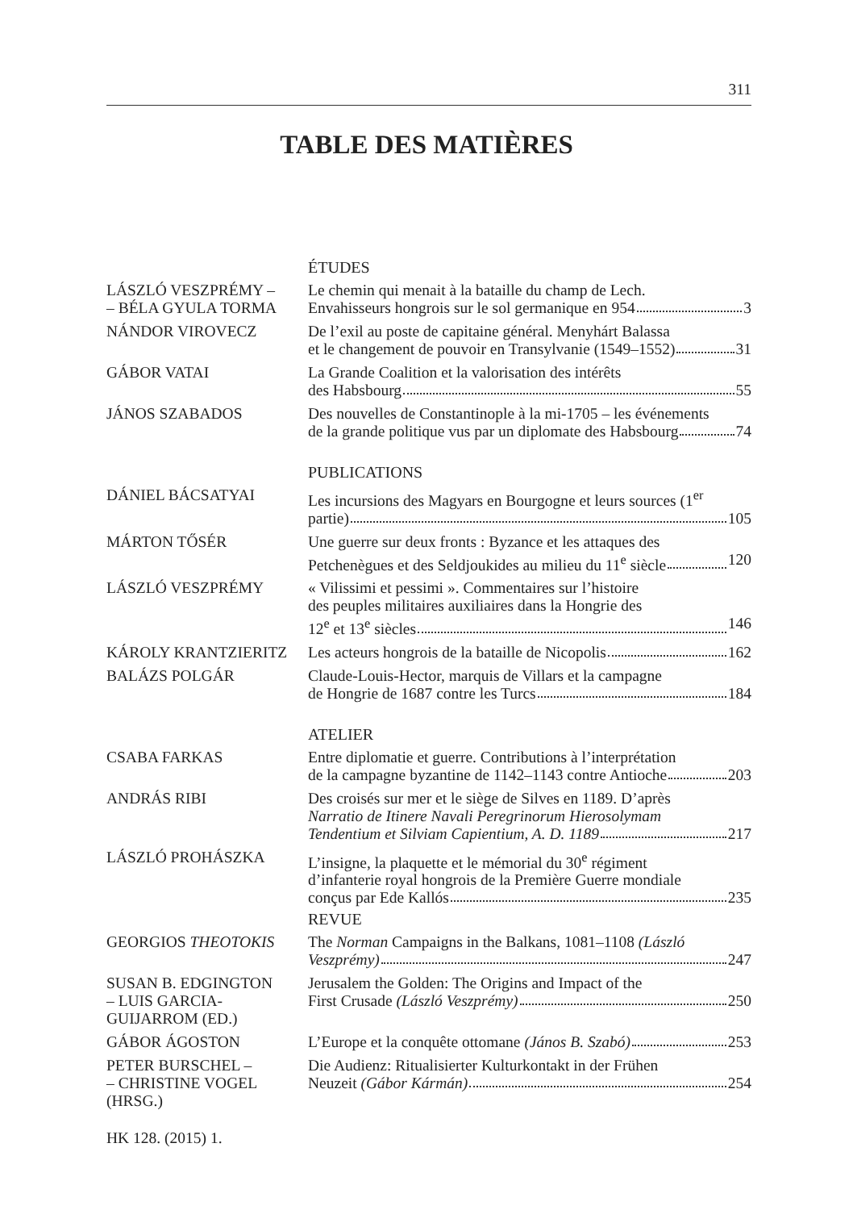311
TABLE DES MATIÈRES
ÉTUDES
LÁSZLÓ VESZPRÉMY –
– BÉLA GYULA TORMA
Le chemin qui menait à la bataille du champ de Lech.
Envahisseurs hongrois sur le sol germanique en 954 3
NÁNDOR VIROVECZ De l’exil au poste de capitaine général. Menyhárt Balassa
et le changement de pouvoir en Transylvanie (1549–1552) 31
GÁBOR VATAI La Grande Coalition et la valorisation des intérêts
des Habsbourg 55
JÁNOS SZABADOS Des nouvelles de Constantinople à la mi-1705 – les événements
de la grande politique vus par un diplomate des Habsbourg 74
PUBLICATIONS
DÁNIEL BÁCSATYAI Les incursions des Magyars en Bourgogne et leurs sources (1<sup>er</sup>
partie) 105
MÁRTON TŐSÉR Une guerre sur deux fronts : Byzance et les attaques des
Petchenègues et des Seldjoukides au milieu du 11<sup>e</sup> siècle 120
LÁSZLÓ VESZPRÉMY « Vilissimi et pessimi ». Commentaires sur l’histoire
des peuples militaires auxiliaires dans la Hongrie des
12<sup>e</sup> et 13<sup>e</sup> siècles 146
KÁROLY KRANTZIERITZ Les acteurs hongrois de la bataille de Nicopolis 162
BALÁZS POLGÁR Claude-Louis-Hector, marquis de Villars et la campagne
de Hongrie de 1687 contre les Turcs 184
ATELIER
CSABA FARKAS Entre diplomatie et guerre. Contributions à l’interprétation
de la campagne byzantine de 1142–1143 contre Antioche 203
ANDRÁS RIBI Des croisés sur mer et le siège de Silves en 1189. D’après
Narratio de Itinere Navali Peregrinorum Hierosolymam
Tendentium et Silviam Capientium, A. D. 1189 217
LÁSZLÓ PROHÁSZKA L’insigne, la plaquette et le mémorial du 30<sup>e</sup> régiment
d’infanterie royal hongrois de la Première Guerre mondiale
conçus par Ede Kallós 235
REVUE
GEORGIOS THEOTOKIS The Norman Campaigns in the Balkans, 1081–1108 (László
Veszprémy) 247
SUSAN B. EDGINGTON
– LUIS GARCIA-
GUIJARROM (ED.)
Jerusalem the Golden: The Origins and Impact of the
First Crusade (László Veszprémy) 250
GÁBOR ÁGOSTON L’Europe et la conquête ottomane (János B. Szabó) 253
PETER BURSCHEL –
– CHRISTINE VOGEL
(HRSG.)
Die Audienz: Ritualisierter Kulturkontakt in der Frühen
Neuzeit (Gábor Kármán) 254
HK 128. (2015) 1.